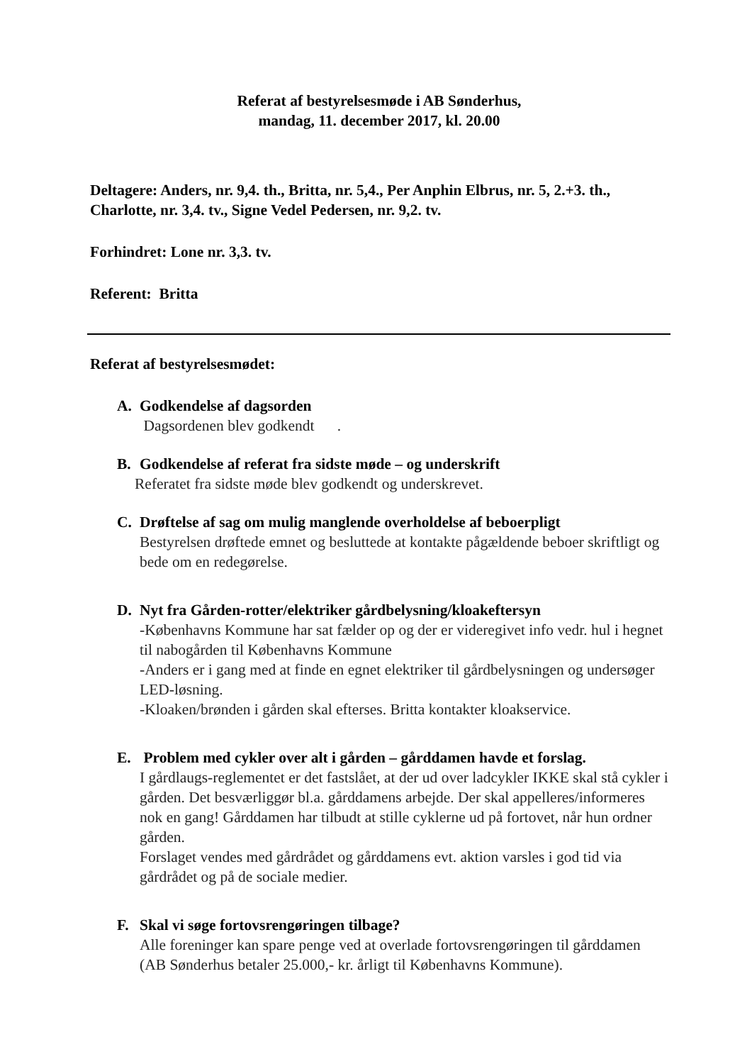Referat af bestyrelsesmøde i AB Sønderhus,
mandag, 11. december 2017, kl. 20.00
Deltagere: Anders, nr. 9,4. th., Britta, nr. 5,4., Per Anphin Elbrus, nr. 5, 2.+3. th., Charlotte, nr. 3,4. tv., Signe Vedel Pedersen, nr. 9,2. tv.
Forhindret: Lone nr. 3,3. tv.
Referent: Britta
Referat af bestyrelsesmødet:
A. Godkendelse af dagsorden
Dagsordenen blev godkendt .
B. Godkendelse af referat fra sidste møde – og underskrift
Referatet fra sidste møde blev godkendt og underskrevet.
C. Drøftelse af sag om mulig manglende overholdelse af beboerpligt
Bestyrelsen drøftede emnet og besluttede at kontakte pågældende beboer skriftligt og bede om en redegørelse.
D. Nyt fra Gården-rotter/elektriker gårdbelysning/kloakeftersyn
-Københavns Kommune har sat fælder op og der er videregivet info vedr. hul i hegnet til nabogården til Københavns Kommune
-Anders er i gang med at finde en egnet elektriker til gårdbelysningen og undersøger LED-løsning.
-Kloaken/brønden i gården skal efterses. Britta kontakter kloakservice.
E. Problem med cykler over alt i gården – gårddamen havde et forslag.
I gårdlaugs-reglementet er det fastslået, at der ud over ladcykler IKKE skal stå cykler i gården. Det besværliggør bl.a. gårddamens arbejde. Der skal appelleres/informeres nok en gang! Gårddamen har tilbudt at stille cyklerne ud på fortovet, når hun ordner gården.
Forslaget vendes med gårdrådet og gårddamens evt. aktion varsles i god tid via gårdrådet og på de sociale medier.
F. Skal vi søge fortovsrengøringen tilbage?
Alle foreninger kan spare penge ved at overlade fortovsrengøringen til gårddamen (AB Sønderhus betaler 25.000,- kr. årligt til Københavns Kommune).